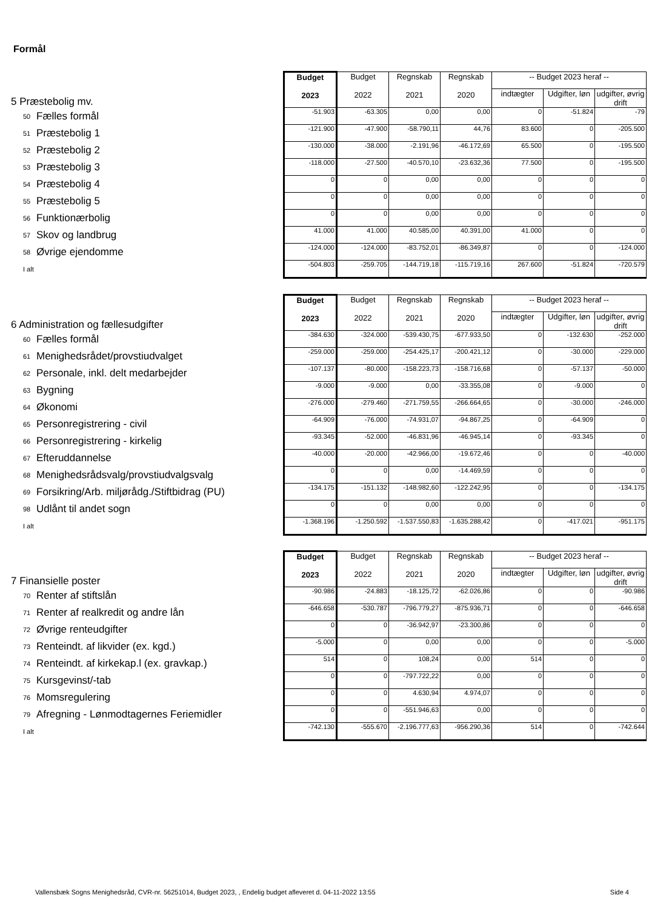Formål
| 5 Præstebolig mv. | | Budget 2023 | Budget 2022 | Regnskab 2021 | Regnskab 2020 | -- Budget 2023 heraf -- | | |
| | | | | | | indtægter | Udgifter, løn | udgifter, øvrig drift |
| 50 | Fælles formål | -51.903 | -63.305 | 0,00 | 0,00 | 0 | -51.824 | -79 |
| 51 | Præstebolig 1 | -121.900 | -47.900 | -58.790,11 | 44,76 | 83.600 | 0 | -205.500 |
| 52 | Præstebolig 2 | -130.000 | -38.000 | -2.191,96 | -46.172,69 | 65.500 | 0 | -195.500 |
| 53 | Præstebolig 3 | -118.000 | -27.500 | -40.570,10 | -23.632,36 | 77.500 | 0 | -195.500 |
| 54 | Præstebolig 4 | 0 | 0 | 0,00 | 0,00 | 0 | 0 | 0 |
| 55 | Præstebolig 5 | 0 | 0 | 0,00 | 0,00 | 0 | 0 | 0 |
| 56 | Funktionærbolig | 0 | 0 | 0,00 | 0,00 | 0 | 0 | 0 |
| 57 | Skov og landbrug | 41.000 | 41.000 | 40.585,00 | 40.391,00 | 41.000 | 0 | 0 |
| 58 | Øvrige ejendomme | -124.000 | -124.000 | -83.752,01 | -86.349,87 | 0 | 0 | -124.000 |
| I alt | | -504.803 | -259.705 | -144.719,18 | -115.719,16 | 267.600 | -51.824 | -720.579 |
| 6 Administration og fællesudgifter | | Budget 2023 | Budget 2022 | Regnskab 2021 | Regnskab 2020 | -- Budget 2023 heraf -- | | |
| | | | | | | indtægter | Udgifter, løn | udgifter, øvrig drift |
| 60 | Fælles formål | -384.630 | -324.000 | -539.430,75 | -677.933,50 | 0 | -132.630 | -252.000 |
| 61 | Menighedsrådet/provstiudvalget | -259.000 | -259.000 | -254.425,17 | -200.421,12 | 0 | -30.000 | -229.000 |
| 62 | Personale, inkl. delt medarbejder | -107.137 | -80.000 | -158.223,73 | -158.716,68 | 0 | -57.137 | -50.000 |
| 63 | Bygning | -9.000 | -9.000 | 0,00 | -33.355,08 | 0 | -9.000 | 0 |
| 64 | Økonomi | -276.000 | -279.460 | -271.759,55 | -266.664,65 | 0 | -30.000 | -246.000 |
| 65 | Personregistrering - civil | -64.909 | -76.000 | -74.931,07 | -94.867,25 | 0 | -64.909 | 0 |
| 66 | Personregistrering - kirkelig | -93.345 | -52.000 | -46.831,96 | -46.945,14 | 0 | -93.345 | 0 |
| 67 | Efteruddannelse | -40.000 | -20.000 | -42.966,00 | -19.672,46 | 0 | 0 | -40.000 |
| 68 | Menighedsrådsvalg/provstiudvalgsvalg | 0 | 0 | 0,00 | -14.469,59 | 0 | 0 | 0 |
| 69 | Forsikring/Arb. miljørådg./Stiftbidrag (PU) | -134.175 | -151.132 | -148.982,60 | -122.242,95 | 0 | 0 | -134.175 |
| 98 | Udlånt til andet sogn | 0 | 0 | 0,00 | 0,00 | 0 | 0 | 0 |
| I alt | | -1.368.196 | -1.250.592 | -1.537.550,83 | -1.635.288,42 | 0 | -417.021 | -951.175 |
| 7 Finansielle poster | | Budget 2023 | Budget 2022 | Regnskab 2021 | Regnskab 2020 | -- Budget 2023 heraf -- | | |
| | | | | | | indtægter | Udgifter, løn | udgifter, øvrig drift |
| 70 | Renter af stiftslån | -90.986 | -24.883 | -18.125,72 | -62.026,86 | 0 | 0 | -90.986 |
| 71 | Renter af realkredit og andre lån | -646.658 | -530.787 | -796.779,27 | -875.936,71 | 0 | 0 | -646.658 |
| 72 | Øvrige renteudgifter | 0 | 0 | -36.942,97 | -23.300,86 | 0 | 0 | 0 |
| 73 | Renteindt. af likvider (ex. kgd.) | -5.000 | 0 | 0,00 | 0,00 | 0 | 0 | -5.000 |
| 74 | Renteindt. af kirkekap.l (ex. gravkap.) | 514 | 0 | 108,24 | 0,00 | 514 | 0 | 0 |
| 75 | Kursgevinst/-tab | 0 | 0 | -797.722,22 | 0,00 | 0 | 0 | 0 |
| 76 | Momsregulering | 0 | 0 | 4.630,94 | 4.974,07 | 0 | 0 | 0 |
| 79 | Afregning - Lønmodtagernes Feriemidler | 0 | 0 | -551.946,63 | 0,00 | 0 | 0 | 0 |
| I alt | | -742.130 | -555.670 | -2.196.777,63 | -956.290,36 | 514 | 0 | -742.644 |
Vallensbæk Sogns Menighedsråd, CVR-nr. 56251014, Budget 2023, , Endelig budget afleveret d. 04-11-2022 13:55 Side 4